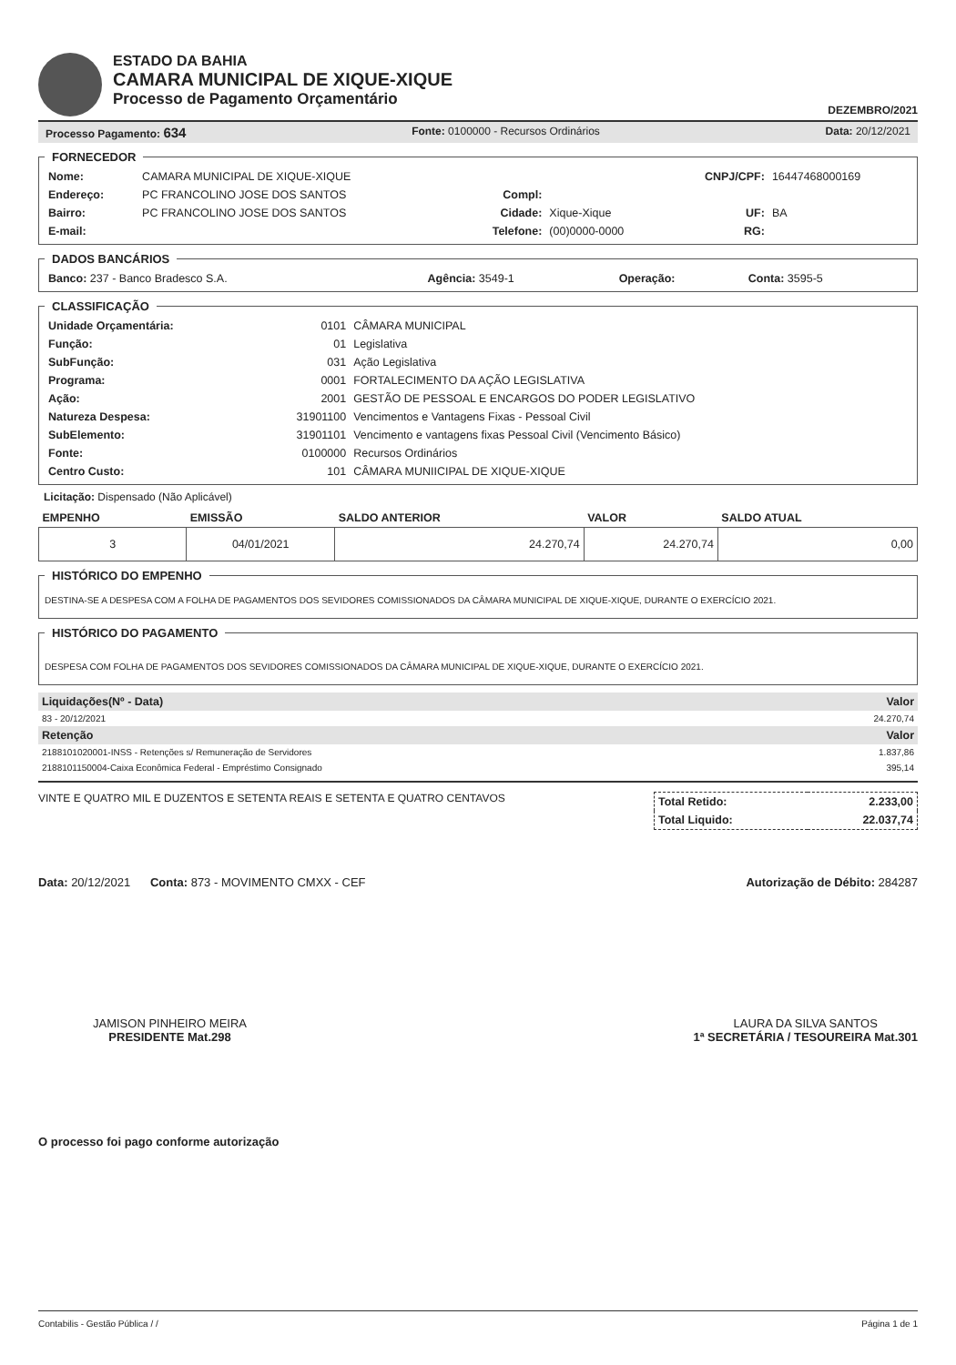ESTADO DA BAHIA
CAMARA MUNICIPAL DE XIQUE-XIQUE
Processo de Pagamento Orçamentário
DEZEMBRO/2021
Processo Pagamento: 634 Fonte: 0100000 - Recursos Ordinários Data: 20/12/2021
FORNECEDOR
| Nome: | CAMARA MUNICIPAL DE XIQUE-XIQUE | | | CNPJ/CPF: | 16447468000169 |
| Endereço: | PC FRANCOLINO JOSE DOS SANTOS | Compl: | | | |
| Bairro: | PC FRANCOLINO JOSE DOS SANTOS | Cidade: | Xique-Xique | UF: | BA |
| E-mail: | | Telefone: | (00)0000-0000 | RG: | |
DADOS BANCÁRIOS
| Banco: 237 - Banco Bradesco S.A. | Agência: 3549-1 | Operação: | Conta: 3595-5 |
CLASSIFICAÇÃO
| Unidade Orçamentária: | 0101 | CÂMARA MUNICIPAL |
| Função: | 01 | Legislativa |
| SubFunção: | 031 | Ação Legislativa |
| Programa: | 0001 | FORTALECIMENTO DA AÇÃO LEGISLATIVA |
| Ação: | 2001 | GESTÃO DE PESSOAL E ENCARGOS DO PODER LEGISLATIVO |
| Natureza Despesa: | 31901100 | Vencimentos e Vantagens Fixas - Pessoal Civil |
| SubElemento: | 31901101 | Vencimento e vantagens fixas Pessoal Civil (Vencimento Básico) |
| Fonte: | 0100000 | Recursos Ordinários |
| Centro Custo: | 101 | CÂMARA MUNIICIPAL DE XIQUE-XIQUE |
Licitação: Dispensado (Não Aplicável)
| EMPENHO | EMISSÃO | SALDO ANTERIOR | VALOR | SALDO ATUAL |
| --- | --- | --- | --- | --- |
| 3 | 04/01/2021 | 24.270,74 | 24.270,74 | 0,00 |
HISTÓRICO DO EMPENHO
DESTINA-SE A DESPESA COM A FOLHA DE PAGAMENTOS DOS SEVIDORES COMISSIONADOS DA CÂMARA MUNICIPAL DE XIQUE-XIQUE, DURANTE O EXERCÍCIO 2021.
HISTÓRICO DO PAGAMENTO
DESPESA COM FOLHA DE PAGAMENTOS DOS SEVIDORES COMISSIONADOS DA CÂMARA MUNICIPAL DE XIQUE-XIQUE, DURANTE O EXERCÍCIO 2021.
| Liquidações(Nº - Data) | Valor |
| 83 - 20/12/2021 | 24.270,74 |
| Retenção | Valor |
| 2188101020001-INSS - Retenções s/ Remuneração de Servidores | 1.837,86 |
| 2188101150004-Caixa Econômica Federal - Empréstimo Consignado | 395,14 |
VINTE E QUATRO MIL E DUZENTOS E SETENTA REAIS E SETENTA E QUATRO CENTAVOS
| Total Retido: | 2.233,00 |
| Total Liquido: | 22.037,74 |
Data: 20/12/2021 Conta: 873 - MOVIMENTO CMXX - CEF Autorização de Débito: 284287
JAMISON PINHEIRO MEIRA
PRESIDENTE Mat.298
LAURA DA SILVA SANTOS
1ª SECRETÁRIA / TESOUREIRA Mat.301
O processo foi pago conforme autorização
Contabilis - Gestão Pública / / Página 1 de 1